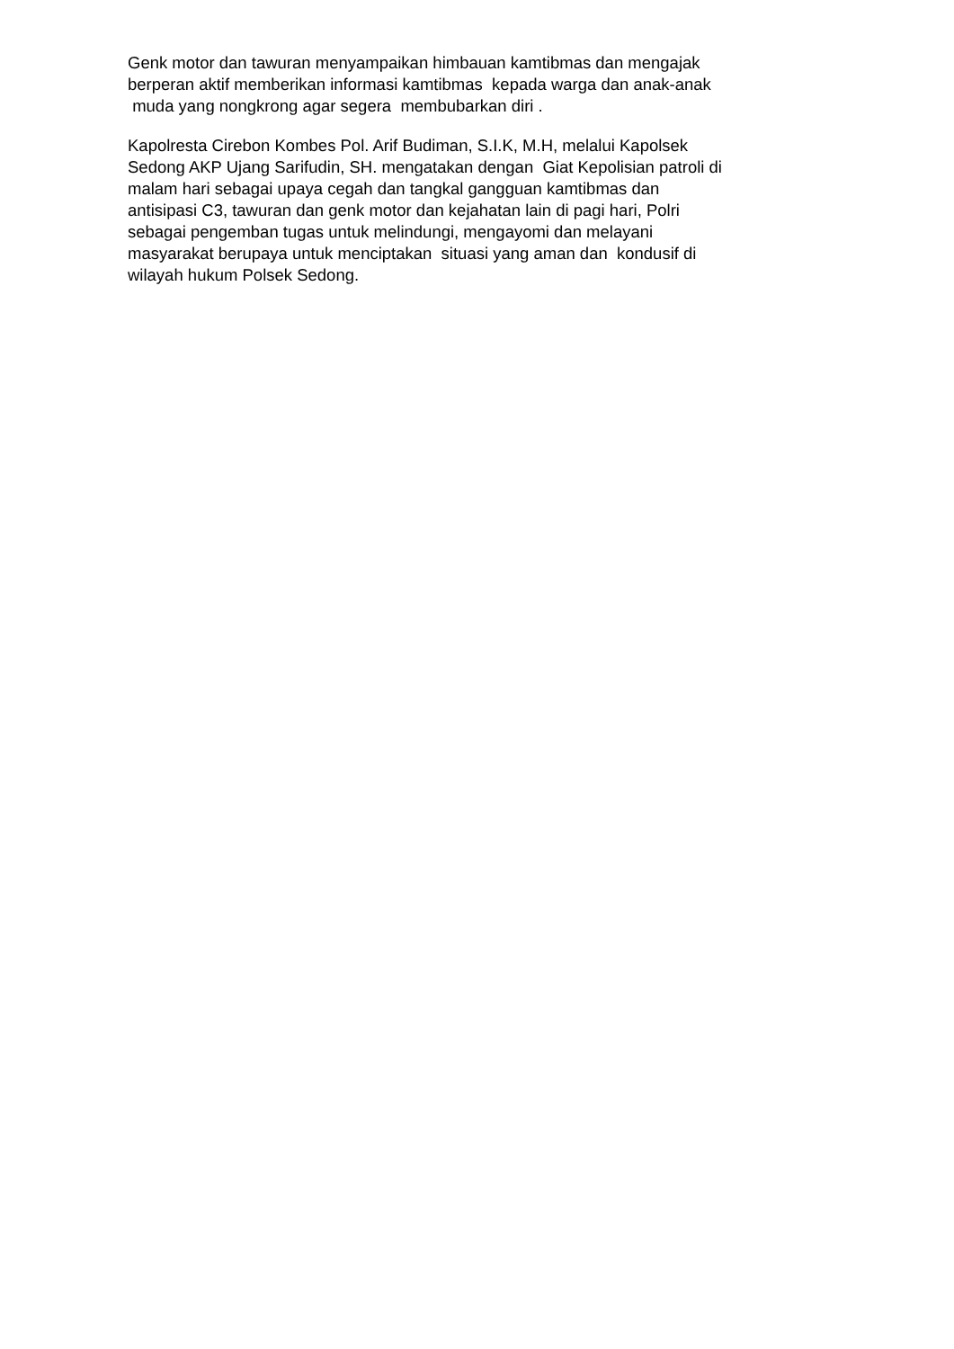Genk motor dan tawuran menyampaikan himbauan kamtibmas dan mengajak
berperan aktif memberikan informasi kamtibmas kepada warga dan anak-anak
muda yang nongkrong agar segera membubarkan diri .
Kapolresta Cirebon Kombes Pol. Arif Budiman, S.I.K, M.H, melalui Kapolsek
Sedong AKP Ujang Sarifudin, SH. mengatakan dengan Giat Kepolisian patroli di
malam hari sebagai upaya cegah dan tangkal gangguan kamtibmas dan
antisipasi C3, tawuran dan genk motor dan kejahatan lain di pagi hari, Polri
sebagai pengemban tugas untuk melindungi, mengayomi dan melayani
masyarakat berupaya untuk menciptakan situasi yang aman dan kondusif di
wilayah hukum Polsek Sedong.